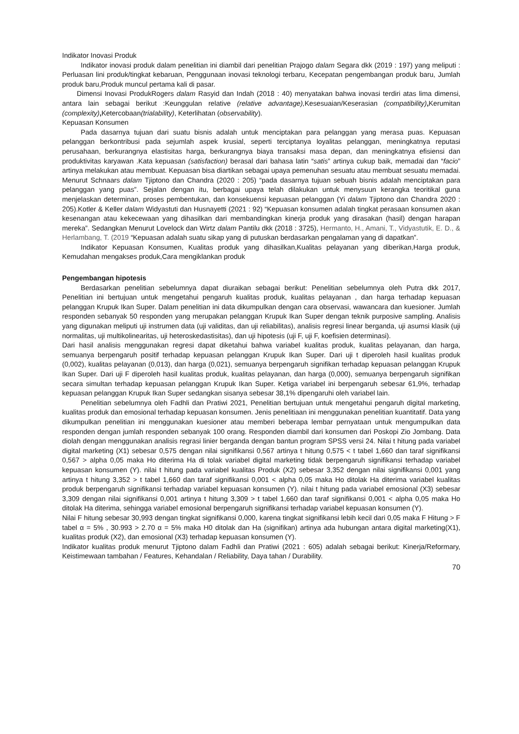Indikator Inovasi Produk
Indikator inovasi produk dalam penelitian ini diambil dari penelitian Prajogo dalam Segara dkk (2019 : 197) yang meliputi : Perluasan lini produk/tingkat kebaruan, Penggunaan inovasi teknologi terbaru, Kecepatan pengembangan produk baru, Jumlah produk baru,Produk muncul pertama kali di pasar.
Dimensi Inovasi ProdukRogers dalam Rasyid dan Indah (2018 : 40) menyatakan bahwa inovasi terdiri atas lima dimensi, antara lain sebagai berikut :Keunggulan relative (relative advantage), Kesesuaian/Keserasian (compatibility), Kerumitan (complexity), Ketercobaan(trialability), Keterlihatan (observability).
Kepuasan Konsumen
Pada dasarnya tujuan dari suatu bisnis adalah untuk menciptakan para pelanggan yang merasa puas. Kepuasan pelanggan berkontribusi pada sejumlah aspek krusial, seperti terciptanya loyalitas pelanggan, meningkatnya reputasi perusahaan, berkurangnya elastisitas harga, berkurangnya biaya transaksi masa depan, dan meningkatnya efisiensi dan produktivitas karyawan .Kata kepuasan (satisfaction) berasal dari bahasa latin “satis” artinya cukup baik, memadai dan “facio” artinya melakukan atau membuat. Kepuasan bisa diartikan sebagai upaya pemenuhan sesuatu atau membuat sesuatu memadai. Menurut Schnaars dalam Tjiptono dan Chandra (2020 : 205) “pada dasarnya tujuan sebuah bisnis adalah menciptakan para pelanggan yang puas”. Sejalan dengan itu, berbagai upaya telah dilakukan untuk menysuun kerangka teoritikal guna menjelaskan determinan, proses pembentukan, dan konsekuensi kepuasan pelanggan (Yi dalam Tjiptono dan Chandra 2020 : 205).Kotler & Keller dalam Widyastuti dan Husnayetti (2021 : 92) “Kepuasan konsumen adalah tingkat perasaan konsumen akan kesenangan atau kekecewaan yang dihasilkan dari membandingkan kinerja produk yang dirasakan (hasil) dengan harapan mereka”. Sedangkan Menurut Lovelock dan Wirtz dalam Pantilu dkk (2018 : 3725), Hermanto, H., Amani, T., Vidyastutik, E. D., & Herlambang, T. (2019 “Kepuasan adalah suatu sikap yang di putuskan berdasarkan pengalaman yang di dapatkan”.
Indikator Kepuasan Konsumen, Kualitas produk yang dihasilkan,Kualitas pelayanan yang diberikan,Harga produk, Kemudahan mengakses produk,Cara mengiklankan produk
Pengembangan hipotesis
Berdasarkan penelitian sebelumnya dapat diuraikan sebagai berikut: Penelitian sebelumnya oleh Putra dkk 2017, Penelitian ini bertujuan untuk mengetahui pengaruh kualitas produk, kualitas pelayanan , dan harga terhadap kepuasan pelanggan Krupuk Ikan Super. Dalam penelitian ini data dikumpulkan dengan cara observasi, wawancara dan kuesioner. Jumlah responden sebanyak 50 responden yang merupakan pelanggan Krupuk Ikan Super dengan teknik purposive sampling. Analisis yang digunakan meliputi uji instrumen data (uji validitas, dan uji reliabilitas), analisis regresi linear berganda, uji asumsi klasik (uji normalitas, uji multikolinearitas, uji heteroskedastisitas), dan uji hipotesis (uji F, uji F, koefisien determinasi).
Dari hasil analisis menggunakan regresi dapat diketahui bahwa variabel kualitas produk, kualitas pelayanan, dan harga, semuanya berpengaruh positif terhadap kepuasan pelanggan Krupuk Ikan Super. Dari uji t diperoleh hasil kualitas produk (0,002), kualitas pelayanan (0,013), dan harga (0,021), semuanya berpengaruh signifikan terhadap kepuasan pelanggan Krupuk Ikan Super. Dari uji F diperoleh hasil kualitas produk, kualitas pelayanan, dan harga (0,000), semuanya berpengaruh signifikan secara simultan terhadap kepuasan pelanggan Krupuk Ikan Super. Ketiga variabel ini berpengaruh sebesar 61,9%, terhadap kepuasan pelanggan Krupuk Ikan Super sedangkan sisanya sebesar 38,1% dipengaruhi oleh variabel lain.
Penelitian sebelumnya oleh Fadhli dan Pratiwi 2021, Penelitian bertujuan untuk mengetahui pengaruh digital marketing, kualitas produk dan emosional terhadap kepuasan konsumen. Jenis penelitiaan ini menggunakan penelitian kuantitatif. Data yang dikumpulkan penelitian ini menggunakan kuesioner atau memberi beberapa lembar pernyataan untuk mengumpulkan data responden dengan jumlah responden sebanyak 100 orang. Responden diambil dari konsumen dari Poskopi Zio Jombang. Data diolah dengan menggunakan analisis regrasi linier berganda dengan bantun program SPSS versi 24. Nilai t hitung pada variabel digital marketing (X1) sebesar 0,575 dengan nilai signifikansi 0,567 artinya t hitung 0,575 < t tabel 1,660 dan taraf signifikansi 0,567 > alpha 0,05 maka Ho diterima Ha di tolak variabel digital marketing tidak berpengaruh signifikansi terhadap variabel kepuasan konsumen (Y). nilai t hitung pada variabel kualitas Produk (X2) sebesar 3,352 dengan nilai signifikansi 0,001 yang artinya t hitung 3,352 > t tabel 1,660 dan taraf signifikansi 0,001 < alpha 0,05 maka Ho ditolak Ha diterima variabel kualitas produk berpengaruh signifikansi terhadap variabel kepuasan konsumen (Y). nilai t hitung pada variabel emosional (X3) sebesar 3,309 dengan nilai signifikansi 0,001 artinya t hitung 3,309 > t tabel 1,660 dan taraf signifikansi 0,001 < alpha 0,05 maka Ho ditolak Ha diterima, sehingga variabel emosional berpengaruh signifikansi terhadap variabel kepuasan konsumen (Y).
Nilai F hitung sebesar 30,993 dengan tingkat signifikansi 0,000, karena tingkat signifikansi lebih kecil dari 0,05 maka F Hitung > F tabel α = 5% , 30.993 > 2.70 α = 5% maka H0 ditolak dan Ha (signifikan) artinya ada hubungan antara digital marketing(X1), kualitas produk (X2), dan emosional (X3) terhadap kepuasan konsumen (Y).
Indikator kualitas produk menurut Tjiptono dalam Fadhli dan Pratiwi (2021 : 605) adalah sebagai berikut: Kinerja/Reformary, Keistimewaan tambahan / Features, Kehandalan / Reliability, Daya tahan / Durability.
70